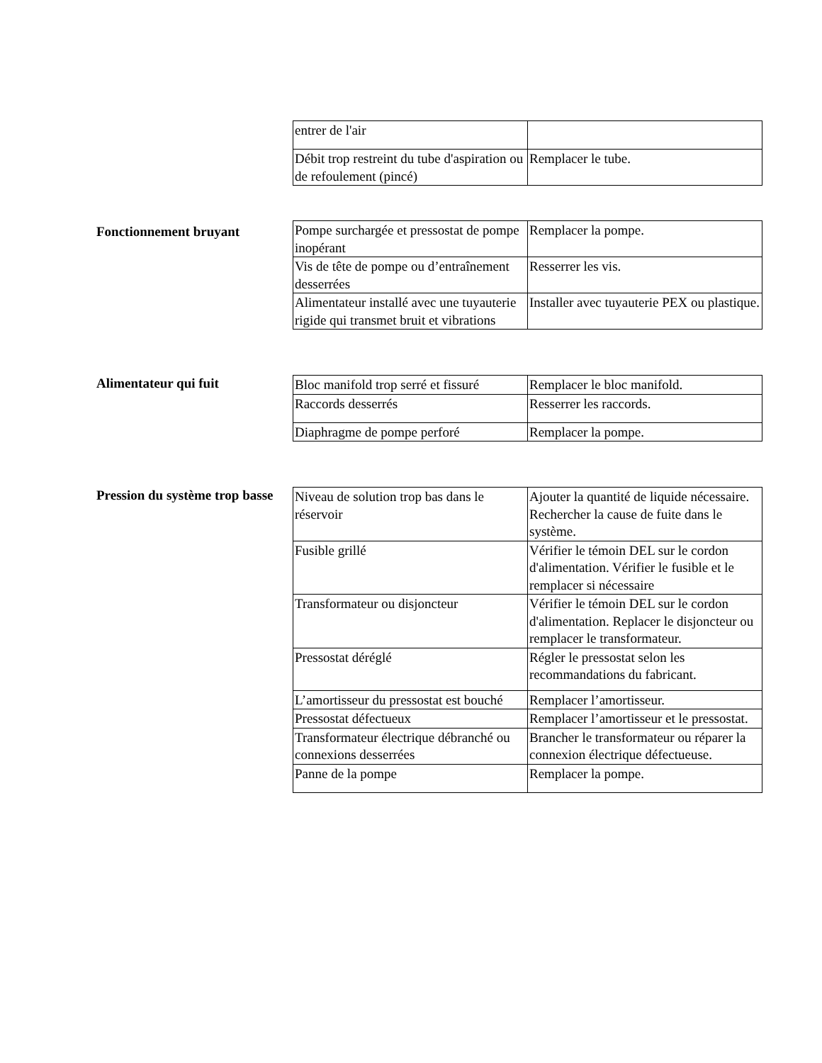| entrer de l'air | |
| Débit trop restreint du tube d'aspiration ou de refoulement (pincé) | Remplacer le tube. |
Fonctionnement bruyant
| Pompe surchargée et pressostat de pompe inopérant | Remplacer la pompe. |
| Vis de tête de pompe ou d’entraînement desserrées | Resserrer les vis. |
| Alimentateur installé avec une tuyauterie rigide qui transmet bruit et vibrations | Installer avec tuyauterie PEX ou plastique. |
Alimentateur qui fuit
| Bloc manifold trop serré et fissuré | Remplacer le bloc manifold. |
| Raccords desserrés | Resserrer les raccords. |
| Diaphragme de pompe perforé | Remplacer la pompe. |
Pression du système trop basse
| Niveau de solution trop bas dans le réservoir | Ajouter la quantité de liquide nécessaire. Rechercher la cause de fuite dans le système. |
| Fusible grillé | Vérifier le témoin DEL sur le cordon d'alimentation. Vérifier le fusible et le remplacer si nécessaire |
| Transformateur ou disjoncteur | Vérifier le témoin DEL sur le cordon d'alimentation. Replacer le disjoncteur ou remplacer le transformateur. |
| Pressostat déréglé | Régler le pressostat selon les recommandations du fabricant. |
| L’amortisseur du pressostat est bouché | Remplacer l’amortisseur. |
| Pressostat défectueux | Remplacer l’amortisseur et le pressostat. |
| Transformateur électrique débranché ou connexions desserrées | Brancher le transformateur ou réparer la connexion électrique défectueuse. |
| Panne de la pompe | Remplacer la pompe. |